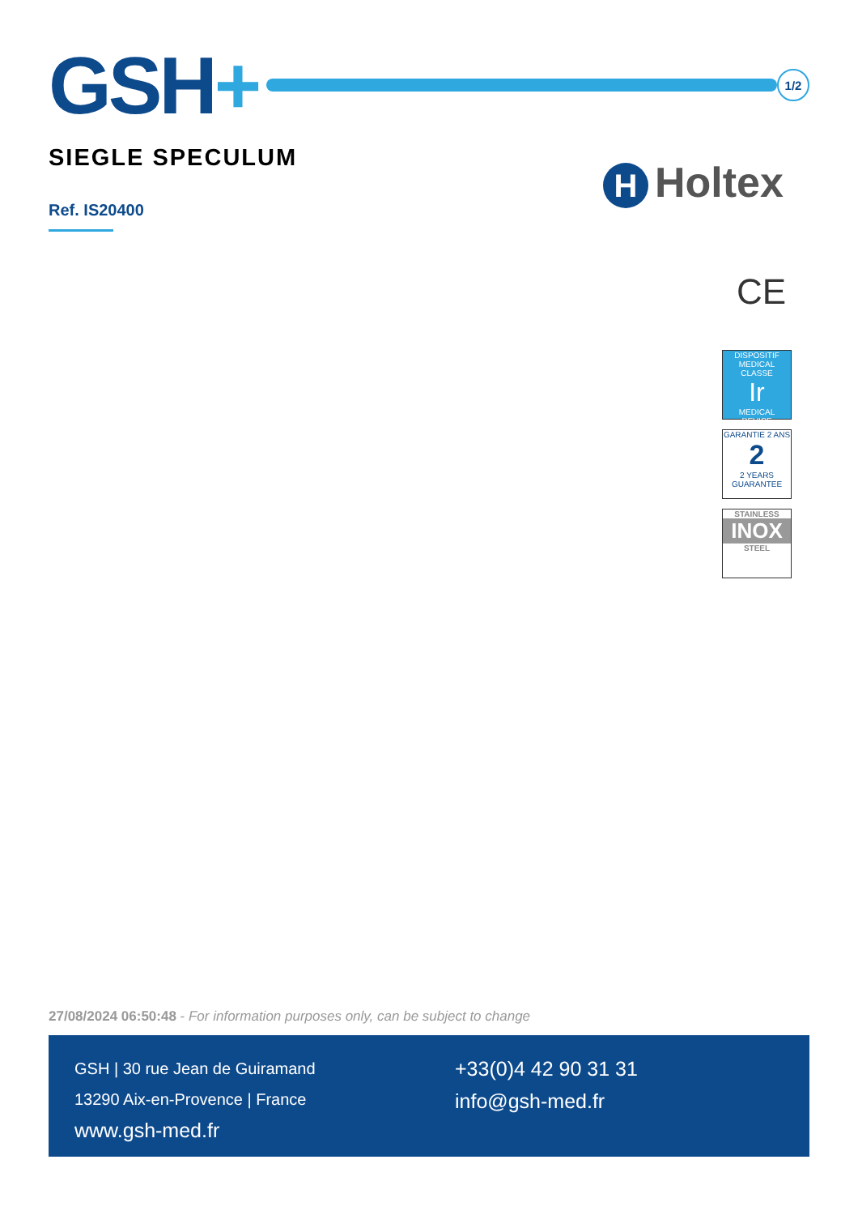GSH+
1/2
SIEGLE SPECULUM
Ref. IS20400
H Holtex
CE
DISPOSITIF MEDICAL
CLASSE
Ir
MEDICAL DEVICE
GARANTIE 2 ANS
2
2 YEARS GUARANTEE
STAINLESS
INOX
STEEL
27/08/2024 06:50:48 - For information purposes only, can be subject to change
GSH | 30 rue Jean de Guiramand
13290 Aix-en-Provence | France
www.gsh-med.fr
+33(0)4 42 90 31 31
info@gsh-med.fr